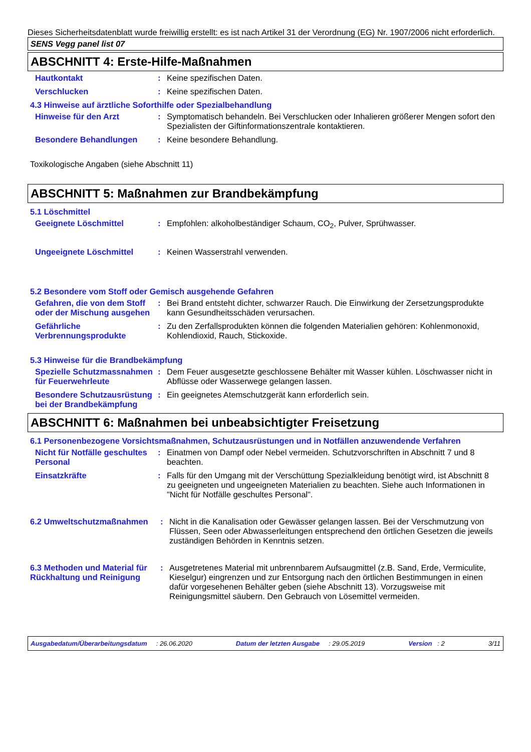Dieses Sicherheitsdatenblatt wurde freiwillig erstellt: es ist nach Artikel 31 der Verordnung (EG) Nr. 1907/2006 nicht erforderlich.
SENS Vegg panel list 07
ABSCHNITT 4: Erste-Hilfe-Maßnahmen
Hautkontakt : Keine spezifischen Daten.
Verschlucken : Keine spezifischen Daten.
4.3 Hinweise auf ärztliche Soforthilfe oder Spezialbehandlung
Hinweise für den Arzt : Symptomatisch behandeln. Bei Verschlucken oder Inhalieren größerer Mengen sofort den Spezialisten der Giftinformationszentrale kontaktieren.
Besondere Behandlungen : Keine besondere Behandlung.
Toxikologische Angaben (siehe Abschnitt 11)
ABSCHNITT 5: Maßnahmen zur Brandbekämpfung
5.1 Löschmittel
Geeignete Löschmittel : Empfohlen: alkoholbeständiger Schaum, CO<sub>2</sub>, Pulver, Sprühwasser.
Ungeeignete Löschmittel : Keinen Wasserstrahl verwenden.
5.2 Besondere vom Stoff oder Gemisch ausgehende Gefahren
Gefahren, die von dem Stoff oder der Mischung ausgehen
: Bei Brand entsteht dichter, schwarzer Rauch. Die Einwirkung der Zersetzungsprodukte kann Gesundheitsschäden verursachen.
Gefährliche Verbrennungsprodukte
: Zu den Zerfallsprodukten können die folgenden Materialien gehören: Kohlenmonoxid, Kohlendioxid, Rauch, Stickoxide.
5.3 Hinweise für die Brandbekämpfung
Spezielle Schutzmassnahmen für Feuerwehrleute
: Dem Feuer ausgesetzte geschlossene Behälter mit Wasser kühlen. Löschwasser nicht in Abflüsse oder Wasserwege gelangen lassen.
Besondere Schutzausrüstung bei der Brandbekämpfung
: Ein geeignetes Atemschutzgerät kann erforderlich sein.
ABSCHNITT 6: Maßnahmen bei unbeabsichtigter Freisetzung
6.1 Personenbezogene Vorsichtsmaßnahmen, Schutzausrüstungen und in Notfällen anzuwendende Verfahren
Nicht für Notfälle geschultes Personal
: Einatmen von Dampf oder Nebel vermeiden. Schutzvorschriften in Abschnitt 7 und 8 beachten.
Einsatzkräfte : Falls für den Umgang mit der Verschüttung Spezialkleidung benötigt wird, ist Abschnitt 8 zu geeigneten und ungeeigneten Materialien zu beachten. Siehe auch Informationen in "Nicht für Notfälle geschultes Personal".
6.2 Umweltschutzmaßnahmen : Nicht in die Kanalisation oder Gewässer gelangen lassen. Bei der Verschmutzung von Flüssen, Seen oder Abwasserleitungen entsprechend den örtlichen Gesetzen die jeweils zuständigen Behörden in Kenntnis setzen.
6.3 Methoden und Material für Rückhaltung und Reinigung
: Ausgetretenes Material mit unbrennbarem Aufsaugmittel (z.B. Sand, Erde, Vermiculite, Kieselgur) eingrenzen und zur Entsorgung nach den örtlichen Bestimmungen in einen dafür vorgesehenen Behälter geben (siehe Abschnitt 13). Vorzugsweise mit Reinigungsmittel säubern. Den Gebrauch von Lösemittel vermeiden.
Ausgabedatum/Überarbeitungsdatum : 26.06.2020 Datum der letzten Ausgabe : 29.05.2019 Version : 2 3/11